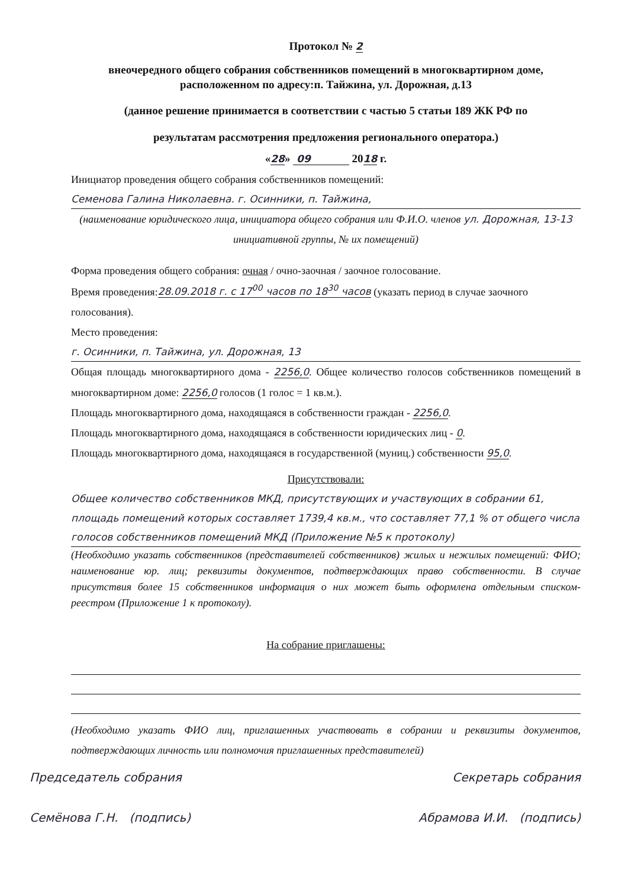Протокол № 2
внеочередного общего собрания собственников помещений в многоквартирном доме, расположенном по адресу:п. Тайжина, ул. Дорожная, д.13
(данное решение принимается в соответствии с частью 5 статьи 189 ЖК РФ по
результатам рассмотрения предложения регионального оператора.)
«28» 09 2018 г.
Инициатор проведения общего собрания собственников помещений:
Семенова Галина Николаевна. г. Осинники, п. Тайжина,
(наименование юридического лица, инициатора общего собрания или Ф.И.О. членов ул. Дорожная, 13-13
инициативной группы, № их помещений)
Форма проведения общего собрания: очная / очно-заочная / заочное голосование.
Время проведения:28.09.2018 г. с 17<sup>00</sup> часов по 18<sup>30</sup> часов (указать период в случае заочного голосования).
Место проведения:
г. Осинники, п. Тайжина, ул. Дорожная, 13
Общая площадь многоквартирного дома - 2256,0. Общее количество голосов собственников помещений в многоквартирном доме: 2256,0 голосов (1 голос = 1 кв.м.).
Площадь многоквартирного дома, находящаяся в собственности граждан - 2256,0.
Площадь многоквартирного дома, находящаяся в собственности юридических лиц - 0.
Площадь многоквартирного дома, находящаяся в государственной (муниц.) собственности 95,0.
Присутствовали:
Общее количество собственников МКД, присутствующих и участвующих в собрании 61, площадь помещений которых составляет 1739,4 кв.м., что составляет 77,1 % от общего числа голосов собственников помещений МКД (Приложение №5 к протоколу)
(Необходимо указать собственников (представителей собственников) жилых и нежилых помещений: ФИО; наименование юр. лиц; реквизиты документов, подтверждающих право собственности. В случае присутствия более 15 собственников информация о них может быть оформлена отдельным списком-реестром (Приложение 1 к протоколу).
На собрание приглашены:
(Необходимо указать ФИО лиц, приглашенных участвовать в собрании и реквизиты документов, подтверждающих личность или полномочия приглашенных представителей)
Председатель собрания Секретарь собрания
Семёнова Г.Н. (подпись) Абрамова И.И. (подпись)